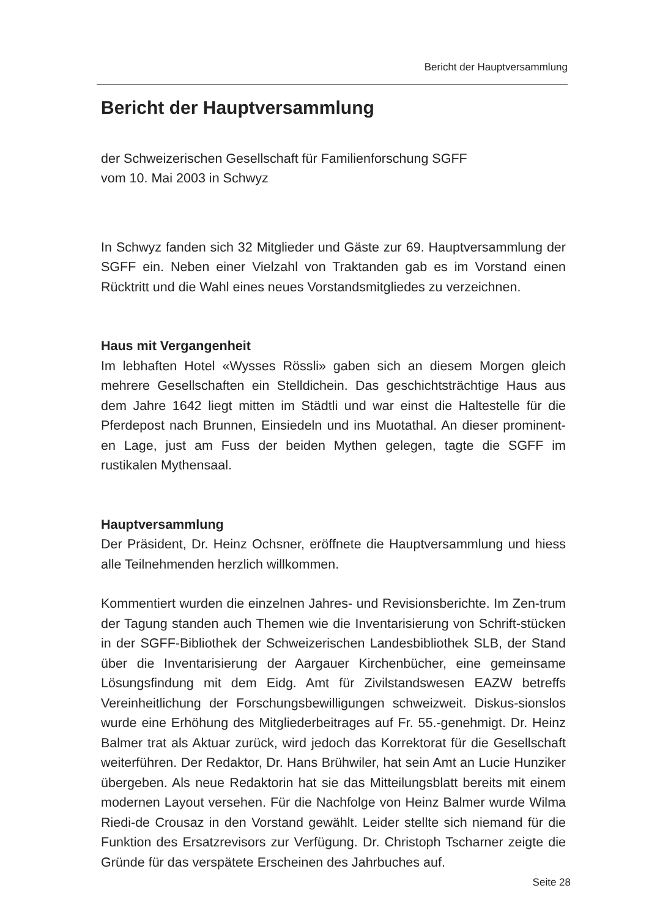Bericht der Hauptversammlung
Bericht der Hauptversammlung
der Schweizerischen Gesellschaft für Familienforschung SGFF
vom 10. Mai 2003 in Schwyz
In Schwyz fanden sich 32 Mitglieder und Gäste zur 69. Hauptversammlung der SGFF ein. Neben einer Vielzahl von Traktanden gab es im Vorstand einen Rücktritt und die Wahl eines neues Vorstandsmitgliedes zu verzeichnen.
Haus mit Vergangenheit
Im lebhaften Hotel «Wysses Rössli» gaben sich an diesem Morgen gleich mehrere Gesellschaften ein Stelldichein. Das geschichtsträchtige Haus aus dem Jahre 1642 liegt mitten im Städtli und war einst die Haltestelle für die Pferdepost nach Brunnen, Einsiedeln und ins Muotathal. An dieser prominent-en Lage, just am Fuss der beiden Mythen gelegen, tagte die SGFF im rustikalen Mythensaal.
Hauptversammlung
Der Präsident, Dr. Heinz Ochsner, eröffnete die Hauptversammlung und hiess alle Teilnehmenden herzlich willkommen.
Kommentiert wurden die einzelnen Jahres- und Revisionsberichte. Im Zen-trum der Tagung standen auch Themen wie die Inventarisierung von Schrift-stücken in der SGFF-Bibliothek der Schweizerischen Landesbibliothek SLB, der Stand über die Inventarisierung der Aargauer Kirchenbücher, eine gemeinsame Lösungsfindung mit dem Eidg. Amt für Zivilstandswesen EAZW betreffs Vereinheitlichung der Forschungsbewilligungen schweizweit. Diskus-sionslos wurde eine Erhöhung des Mitgliederbeitrages auf Fr. 55.-genehmigt. Dr. Heinz Balmer trat als Aktuar zurück, wird jedoch das Korrektorat für die Gesellschaft weiterführen. Der Redaktor, Dr. Hans Brühwiler, hat sein Amt an Lucie Hunziker übergeben. Als neue Redaktorin hat sie das Mitteilungsblatt bereits mit einem modernen Layout versehen. Für die Nachfolge von Heinz Balmer wurde Wilma Riedi-de Crousaz in den Vorstand gewählt. Leider stellte sich niemand für die Funktion des Ersatzrevisors zur Verfügung. Dr. Christoph Tscharner zeigte die Gründe für das verspätete Erscheinen des Jahrbuches auf.
Seite 28